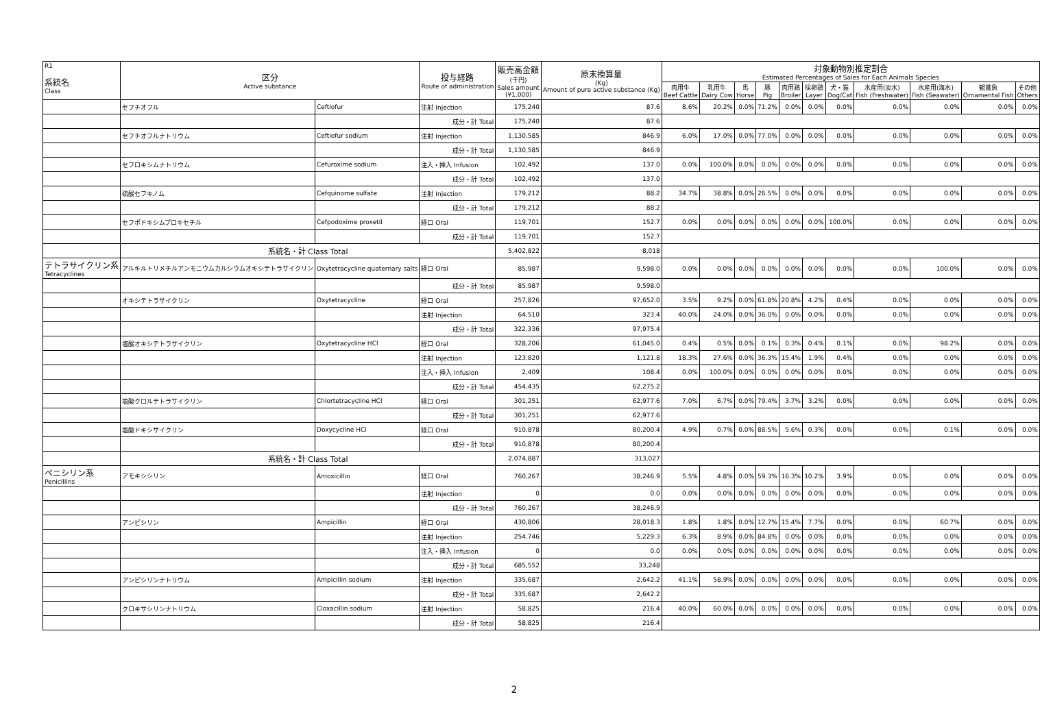| R1 系統名 Class | 区分 Active substance | | 投与経路 Route of administration | 販売高金額 (千円) Sales amount (¥1,000) | 原末換算量 (Kg) Amount of pure active substance (Kg) | 対象動物別推定割合 Estimated Percentages of Sales for Each Animals Species | | | | | | | | | | |
| --- | --- | --- | --- | --- | --- | --- | --- | --- | --- | --- | --- | --- | --- | --- | --- | --- |
| | | | | | | 肉用牛 Beef Cattle | 乳用牛 Dairy Cow | 馬 Horse | 豚 Pig | 肉用鶏 Broiler | 採卵鶏 Layer | 犬・猫 Dog/Cat | 水産用(淡水) Fish (Freshwater) | 水産用(海水) Fish (Seawater) | 観賞魚 Ornamental Fish | その他 Others |
| | セフチオフル | Ceftiofur | 注射 Injection | 175,240 | 87.6 | 8.6% | 20.2% | 0.0% | 71.2% | 0.0% | 0.0% | 0.0% | 0.0% | 0.0% | 0.0% | 0.0% |
| | | | 成分・計 Total | 175,240 | 87.6 | | | | | | | | | | | |
| | セフチオフルナトリウム | Ceftiofur sodium | 注射 Injection | 1,130,585 | 846.9 | 6.0% | 17.0% | 0.0% | 77.0% | 0.0% | 0.0% | 0.0% | 0.0% | 0.0% | 0.0% | 0.0% |
| | | | 成分・計 Total | 1,130,585 | 846.9 | | | | | | | | | | | |
| | セフロキシムナトリウム | Cefuroxime sodium | 注入・挿入 Infusion | 102,492 | 137.0 | 0.0% | 100.0% | 0.0% | 0.0% | 0.0% | 0.0% | 0.0% | 0.0% | 0.0% | 0.0% | 0.0% |
| | | | 成分・計 Total | 102,492 | 137.0 | | | | | | | | | | | |
| | 硫酸セフキノム | Cefquinome sulfate | 注射 Injection | 179,212 | 88.2 | 34.7% | 38.8% | 0.0% | 26.5% | 0.0% | 0.0% | 0.0% | 0.0% | 0.0% | 0.0% | 0.0% |
| | | | 成分・計 Total | 179,212 | 88.2 | | | | | | | | | | | |
| | セフポドキシムプロキセチル | Cefpodoxime proxetil | 経口 Oral | 119,701 | 152.7 | 0.0% | 0.0% | 0.0% | 0.0% | 0.0% | 0.0% | 100.0% | 0.0% | 0.0% | 0.0% | 0.0% |
| | | | 成分・計 Total | 119,701 | 152.7 | | | | | | | | | | | |
| | 系統名・計 Class Total | | | 5,402,822 | 8,018 | | | | | | | | | | | |
| テトラサイクリン系 Tetracyclines | アルキルトリメチルアンモニウムカルシウムオキシテトラサイクリン | Oxytetracycline quaternary salts | 経口 Oral | 85,987 | 9,598.0 | 0.0% | 0.0% | 0.0% | 0.0% | 0.0% | 0.0% | 0.0% | 0.0% | 100.0% | 0.0% | 0.0% |
| | | | 成分・計 Total | 85,987 | 9,598.0 | | | | | | | | | | | |
| | オキシテトラサイクリン | Oxytetracycline | 経口 Oral | 257,826 | 97,652.0 | 3.5% | 9.2% | 0.0% | 61.8% | 20.8% | 4.2% | 0.4% | 0.0% | 0.0% | 0.0% | 0.0% |
| | | | 注射 Injection | 64,510 | 323.4 | 40.0% | 24.0% | 0.0% | 36.0% | 0.0% | 0.0% | 0.0% | 0.0% | 0.0% | 0.0% | 0.0% |
| | | | 成分・計 Total | 322,336 | 97,975.4 | | | | | | | | | | | |
| | 塩酸オキシテトラサイクリン | Oxytetracycline HCl | 経口 Oral | 328,206 | 61,045.0 | 0.4% | 0.5% | 0.0% | 0.1% | 0.3% | 0.4% | 0.1% | 0.0% | 98.2% | 0.0% | 0.0% |
| | | | 注射 Injection | 123,820 | 1,121.8 | 18.3% | 27.6% | 0.0% | 36.3% | 15.4% | 1.9% | 0.4% | 0.0% | 0.0% | 0.0% | 0.0% |
| | | | 注入・挿入 Infusion | 2,409 | 108.4 | 0.0% | 100.0% | 0.0% | 0.0% | 0.0% | 0.0% | 0.0% | 0.0% | 0.0% | 0.0% | 0.0% |
| | | | 成分・計 Total | 454,435 | 62,275.2 | | | | | | | | | | | |
| | 塩酸クロルテトラサイクリン | Chlortetracycline HCl | 経口 Oral | 301,251 | 62,977.6 | 7.0% | 6.7% | 0.0% | 79.4% | 3.7% | 3.2% | 0.0% | 0.0% | 0.0% | 0.0% | 0.0% |
| | | | 成分・計 Total | 301,251 | 62,977.6 | | | | | | | | | | | |
| | 塩酸ドキシサイクリン | Doxycycline HCl | 経口 Oral | 910,878 | 80,200.4 | 4.9% | 0.7% | 0.0% | 88.5% | 5.6% | 0.3% | 0.0% | 0.0% | 0.1% | 0.0% | 0.0% |
| | | | 成分・計 Total | 910,878 | 80,200.4 | | | | | | | | | | | |
| | 系統名・計 Class Total | | | 2,074,887 | 313,027 | | | | | | | | | | | |
| ペニシリン系 Penicillins | アモキシシリン | Amoxicillin | 経口 Oral | 760,267 | 38,246.9 | 5.5% | 4.8% | 0.0% | 59.3% | 16.3% | 10.2% | 3.9% | 0.0% | 0.0% | 0.0% | 0.0% |
| | | | 注射 Injection | 0 | 0.0 | 0.0% | 0.0% | 0.0% | 0.0% | 0.0% | 0.0% | 0.0% | 0.0% | 0.0% | 0.0% | 0.0% |
| | | | 成分・計 Total | 760,267 | 38,246.9 | | | | | | | | | | | |
| | アンピシリン | Ampicillin | 経口 Oral | 430,806 | 28,018.3 | 1.8% | 1.8% | 0.0% | 12.7% | 15.4% | 7.7% | 0.0% | 0.0% | 60.7% | 0.0% | 0.0% |
| | | | 注射 Injection | 254,746 | 5,229.3 | 6.3% | 8.9% | 0.0% | 84.8% | 0.0% | 0.0% | 0.0% | 0.0% | 0.0% | 0.0% | 0.0% |
| | | | 注入・挿入 Infusion | 0 | 0.0 | 0.0% | 0.0% | 0.0% | 0.0% | 0.0% | 0.0% | 0.0% | 0.0% | 0.0% | 0.0% | 0.0% |
| | | | 成分・計 Total | 685,552 | 33,248 | | | | | | | | | | | |
| | アンピシリンナトリウム | Ampicillin sodium | 注射 Injection | 335,687 | 2,642.2 | 41.1% | 58.9% | 0.0% | 0.0% | 0.0% | 0.0% | 0.0% | 0.0% | 0.0% | 0.0% | 0.0% |
| | | | 成分・計 Total | 335,687 | 2,642.2 | | | | | | | | | | | |
| | クロキサシリンナトリウム | Cloxacillin sodium | 注射 Injection | 58,825 | 216.4 | 40.0% | 60.0% | 0.0% | 0.0% | 0.0% | 0.0% | 0.0% | 0.0% | 0.0% | 0.0% | 0.0% |
| | | | 成分・計 Total | 58,825 | 216.4 | | | | | | | | | | | |
2